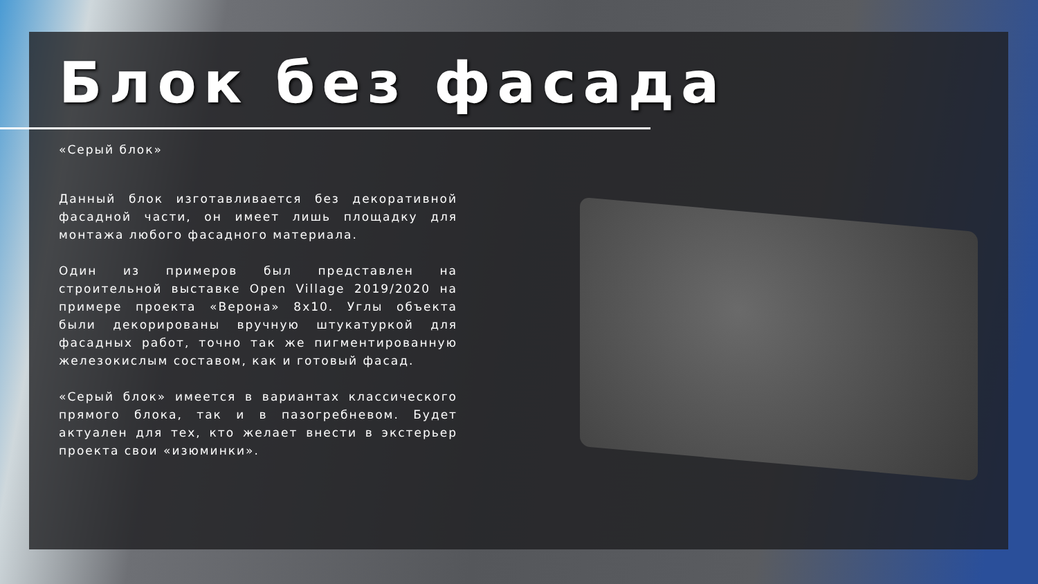Блок без фасада
«Серый блок»
Данный блок изготавливается без декоративной фасадной части, он имеет лишь площадку для монтажа любого фасадного материала.
Один из примеров был представлен на строительной выставке Open Village 2019/2020 на примере проекта «Верона» 8х10. Углы объекта были декорированы вручную штукатуркой для фасадных работ, точно так же пигментированную железокислым составом, как и готовый фасад.
«Серый блок» имеется в вариантах классического прямого блока, так и в пазогребневом. Будет актуален для тех, кто желает внести в экстерьер проекта свои «изюминки».